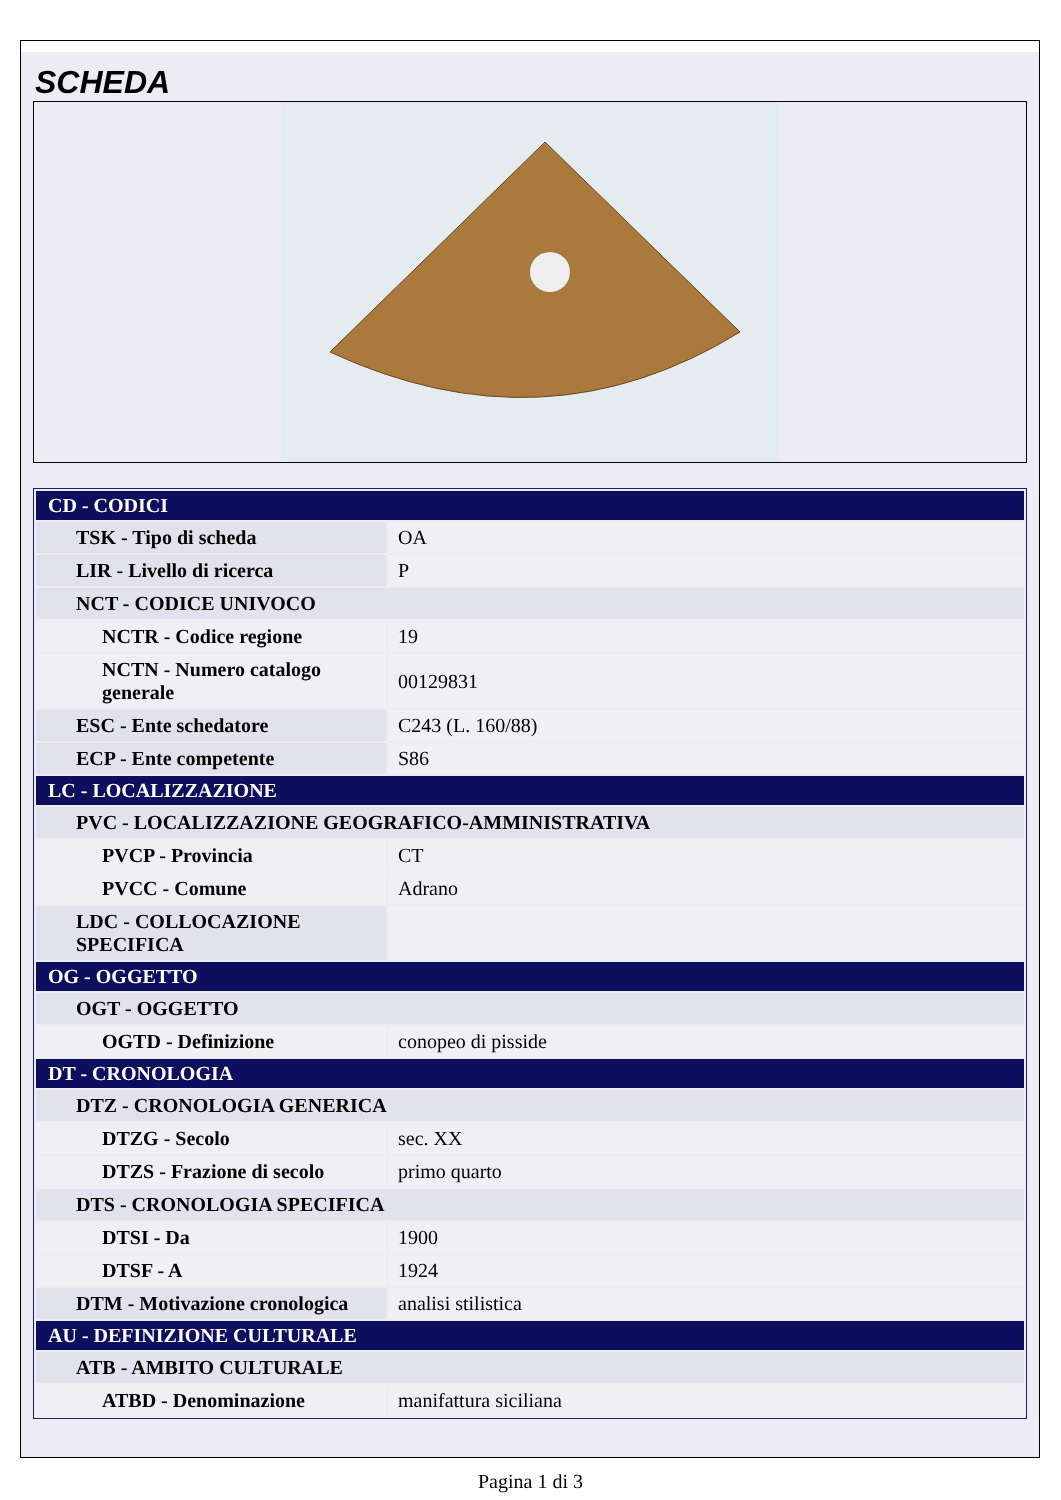SCHEDA
| CD - CODICI | |
| TSK - Tipo di scheda | OA |
| LIR - Livello di ricerca | P |
| NCT - CODICE UNIVOCO | |
| NCTR - Codice regione | 19 |
| NCTN - Numero catalogo generale | 00129831 |
| ESC - Ente schedatore | C243 (L. 160/88) |
| ECP - Ente competente | S86 |
| LC - LOCALIZZAZIONE | |
| PVC - LOCALIZZAZIONE GEOGRAFICO-AMMINISTRATIVA | |
| PVCP - Provincia | CT |
| PVCC - Comune | Adrano |
| LDC - COLLOCAZIONE SPECIFICA | |
| OG - OGGETTO | |
| OGT - OGGETTO | |
| OGTD - Definizione | conopeo di pisside |
| DT - CRONOLOGIA | |
| DTZ - CRONOLOGIA GENERICA | |
| DTZG - Secolo | sec. XX |
| DTZS - Frazione di secolo | primo quarto |
| DTS - CRONOLOGIA SPECIFICA | |
| DTSI - Da | 1900 |
| DTSF - A | 1924 |
| DTM - Motivazione cronologica | analisi stilistica |
| AU - DEFINIZIONE CULTURALE | |
| ATB - AMBITO CULTURALE | |
| ATBD - Denominazione | manifattura siciliana |
Pagina 1 di 3